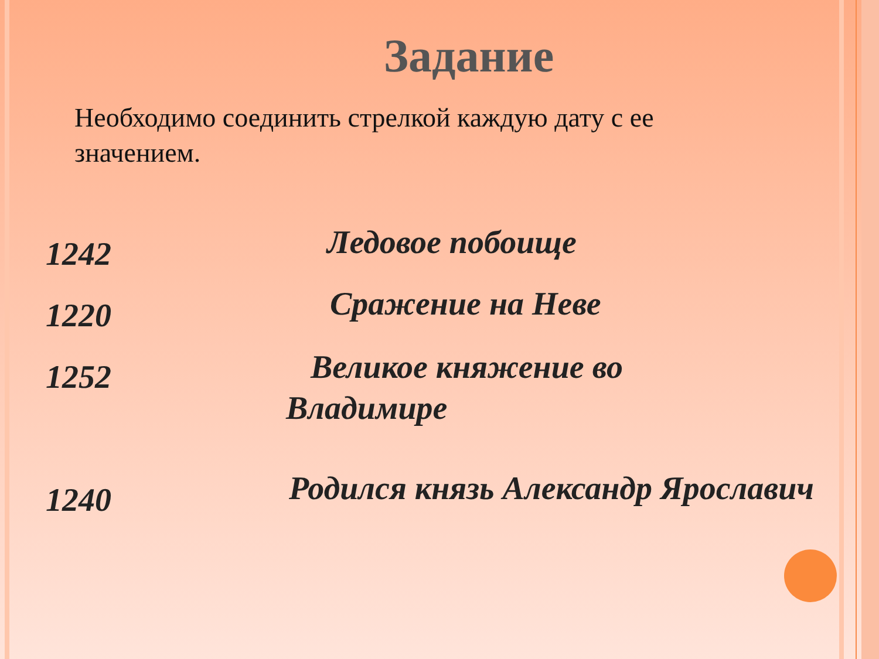Задание
Необходимо соединить стрелкой каждую дату с ее значением.
1242
Ледовое побоище
1220
Сражение на Неве
1252
Великое княжение во Владимире
1240
Родился князь Александр Ярославич